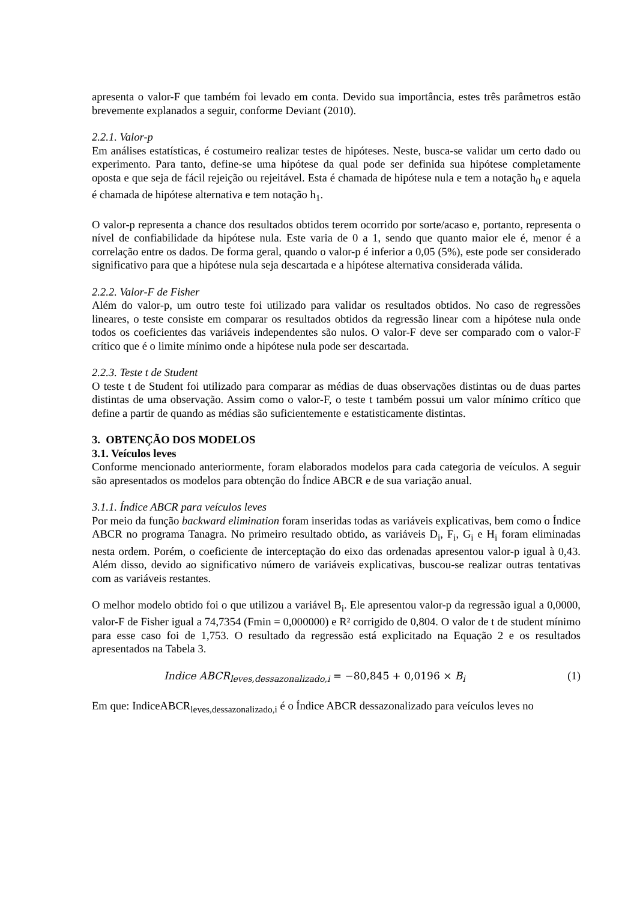apresenta o valor-F que também foi levado em conta. Devido sua importância, estes três parâmetros estão brevemente explanados a seguir, conforme Deviant (2010).
2.2.1. Valor-p
Em análises estatísticas, é costumeiro realizar testes de hipóteses. Neste, busca-se validar um certo dado ou experimento. Para tanto, define-se uma hipótese da qual pode ser definida sua hipótese completamente oposta e que seja de fácil rejeição ou rejeitável. Esta é chamada de hipótese nula e tem a notação h<sub>0</sub> e aquela é chamada de hipótese alternativa e tem notação h<sub>1</sub>.
O valor-p representa a chance dos resultados obtidos terem ocorrido por sorte/acaso e, portanto, representa o nível de confiabilidade da hipótese nula. Este varia de 0 a 1, sendo que quanto maior ele é, menor é a correlação entre os dados. De forma geral, quando o valor-p é inferior a 0,05 (5%), este pode ser considerado significativo para que a hipótese nula seja descartada e a hipótese alternativa considerada válida.
2.2.2. Valor-F de Fisher
Além do valor-p, um outro teste foi utilizado para validar os resultados obtidos. No caso de regressões lineares, o teste consiste em comparar os resultados obtidos da regressão linear com a hipótese nula onde todos os coeficientes das variáveis independentes são nulos. O valor-F deve ser comparado com o valor-F crítico que é o limite mínimo onde a hipótese nula pode ser descartada.
2.2.3. Teste t de Student
O teste t de Student foi utilizado para comparar as médias de duas observações distintas ou de duas partes distintas de uma observação. Assim como o valor-F, o teste t também possui um valor mínimo crítico que define a partir de quando as médias são suficientemente e estatisticamente distintas.
3. OBTENÇÃO DOS MODELOS
3.1. Veículos leves
Conforme mencionado anteriormente, foram elaborados modelos para cada categoria de veículos. A seguir são apresentados os modelos para obtenção do Índice ABCR e de sua variação anual.
3.1.1. Índice ABCR para veículos leves
Por meio da função backward elimination foram inseridas todas as variáveis explicativas, bem como o Índice ABCR no programa Tanagra. No primeiro resultado obtido, as variáveis D<sub>i</sub>, F<sub>i</sub>, G<sub>i</sub> e H<sub>i</sub> foram eliminadas nesta ordem. Porém, o coeficiente de interceptação do eixo das ordenadas apresentou valor-p igual à 0,43. Além disso, devido ao significativo número de variáveis explicativas, buscou-se realizar outras tentativas com as variáveis restantes.
O melhor modelo obtido foi o que utilizou a variável B<sub>i</sub>. Ele apresentou valor-p da regressão igual a 0,0000, valor-F de Fisher igual a 74,7354 (Fmin = 0,000000) e R² corrigido de 0,804. O valor de t de student mínimo para esse caso foi de 1,753. O resultado da regressão está explicitado na Equação 2 e os resultados apresentados na Tabela 3.
Indice ABCR<sub>leves,dessazonalizado,i</sub> = −80,845 + 0,0196 × B<sub>i</sub> (1)
Em que: IndiceABCR<sub>leves,dessazonalizado,i</sub> é o Índice ABCR dessazonalizado para veículos leves no